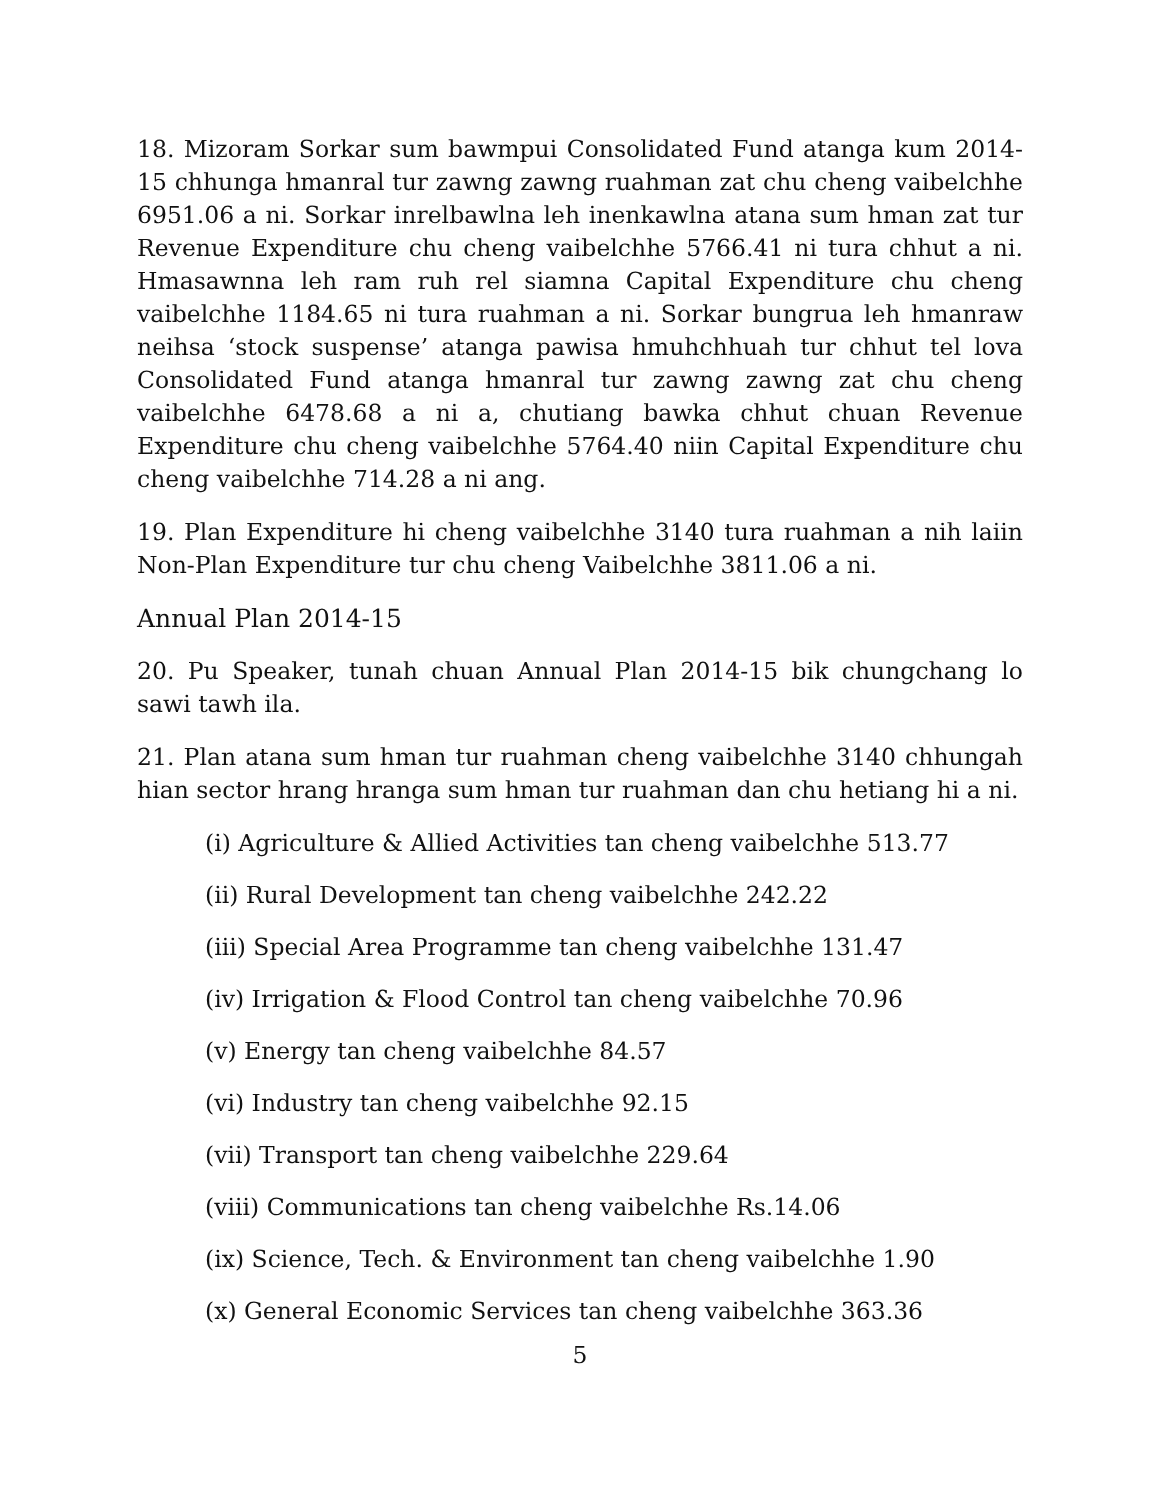18. Mizoram Sorkar sum bawmpui Consolidated Fund atanga kum 2014-15 chhunga hmanral tur zawng zawng ruahman zat chu cheng vaibelchhe 6951.06 a ni. Sorkar inrelbawlna leh inenkawlna atana sum hman zat tur Revenue Expenditure chu cheng vaibelchhe 5766.41 ni tura chhut a ni. Hmasawnna leh ram ruh rel siamna Capital Expenditure chu cheng vaibelchhe 1184.65 ni tura ruahman a ni. Sorkar bungrua leh hmanraw neihsa ‘stock suspense’ atanga pawisa hmuhchhuah tur chhut tel lova Consolidated Fund atanga hmanral tur zawng zawng zat chu cheng vaibelchhe 6478.68 a ni a, chutiang bawka chhut chuan Revenue Expenditure chu cheng vaibelchhe 5764.40 niin Capital Expenditure chu cheng vaibelchhe 714.28 a ni ang.
19. Plan Expenditure hi cheng vaibelchhe 3140 tura ruahman a nih laiin Non-Plan Expenditure tur chu cheng Vaibelchhe 3811.06 a ni.
Annual Plan 2014-15
20. Pu Speaker, tunah chuan Annual Plan 2014-15 bik chungchang lo sawi tawh ila.
21. Plan atana sum hman tur ruahman cheng vaibelchhe 3140 chhungah hian sector hrang hranga sum hman tur ruahman dan chu hetiang hi a ni.
(i) Agriculture & Allied Activities tan cheng vaibelchhe 513.77
(ii) Rural Development tan cheng vaibelchhe 242.22
(iii) Special Area Programme tan cheng vaibelchhe 131.47
(iv) Irrigation & Flood Control tan cheng vaibelchhe 70.96
(v) Energy tan cheng vaibelchhe 84.57
(vi) Industry tan cheng vaibelchhe 92.15
(vii) Transport tan cheng vaibelchhe 229.64
(viii) Communications tan cheng vaibelchhe Rs.14.06
(ix) Science, Tech. & Environment tan cheng vaibelchhe 1.90
(x) General Economic Services tan cheng vaibelchhe 363.36
5